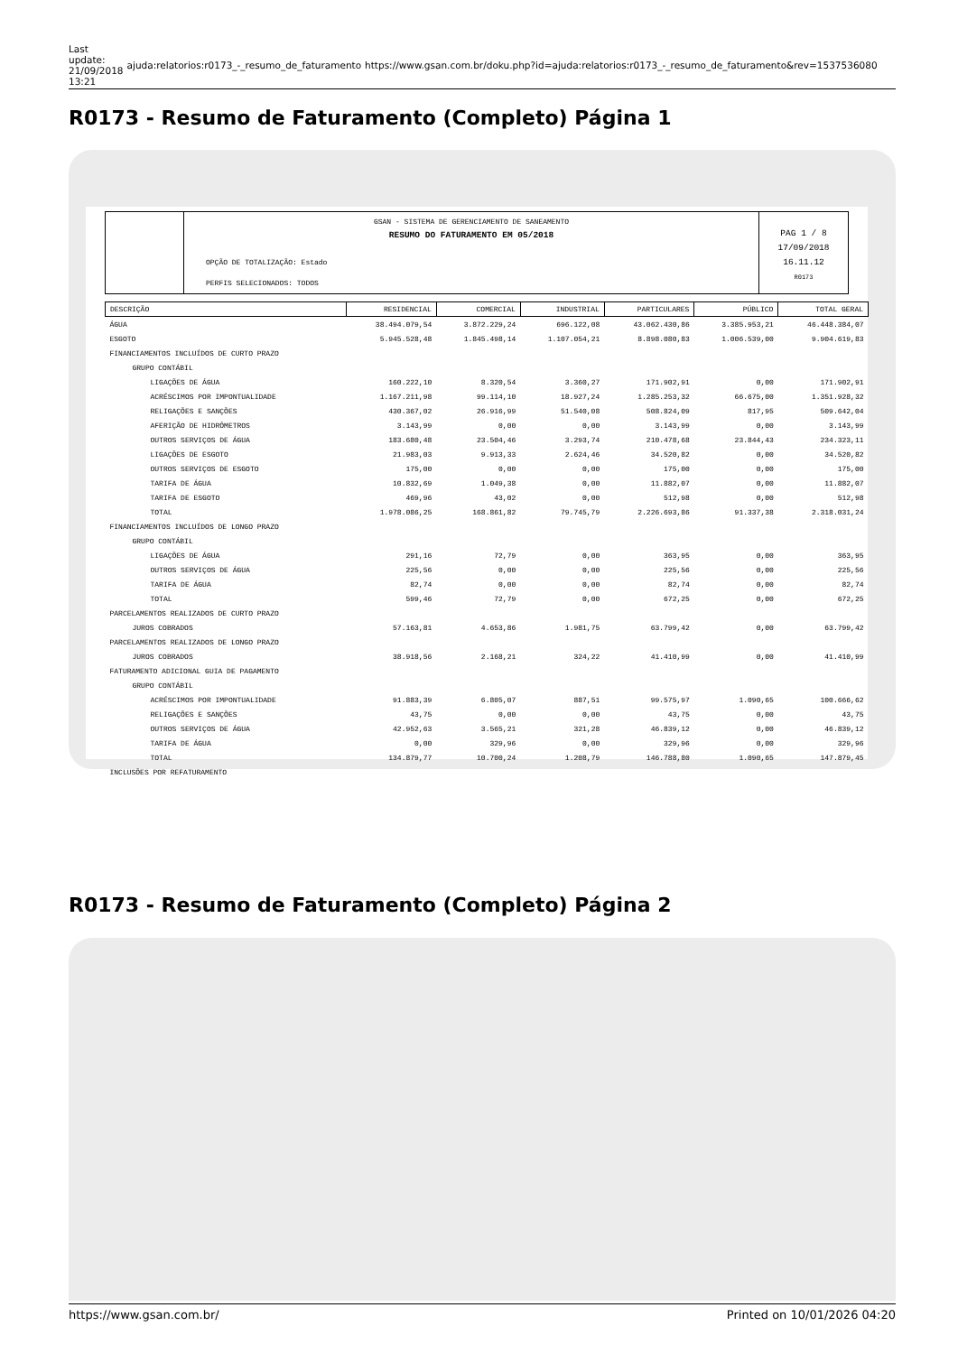Last
update:
21/09/2018
13:21
ajuda:relatorios:r0173_-_resumo_de_faturamento
https://www.gsan.com.br/doku.php?id=ajuda:relatorios:r0173_-_resumo_de_faturamento&rev=1537536080
R0173 - Resumo de Faturamento (Completo) Página 1
GSAN - SISTEMA DE GERENCIAMENTO DE SANEAMENTO
RESUMO DO FATURAMENTO EM 05/2018
OPÇÃO DE TOTALIZAÇÃO: Estado
PERFIS SELECIONADOS: TODOS
PAG 1 / 8
17/09/2018
16.11.12
R0173
| DESCRIÇÃO | RESIDENCIAL | COMERCIAL | INDUSTRIAL | PARTICULARES | PÚBLICO | TOTAL GERAL |
| --- | --- | --- | --- | --- | --- | --- |
| ÁGUA | 38.494.079,54 | 3.872.229,24 | 696.122,08 | 43.062.430,86 | 3.385.953,21 | 46.448.384,07 |
| ESGOTO | 5.945.528,48 | 1.845.498,14 | 1.107.054,21 | 8.898.080,83 | 1.006.539,00 | 9.904.619,83 |
| FINANCIAMENTOS INCLUÍDOS DE CURTO PRAZO | | | | | | |
| GRUPO CONTÁBIL | | | | | | |
| LIGAÇÕES DE ÁGUA | 160.222,10 | 8.320,54 | 3.360,27 | 171.902,91 | 0,00 | 171.902,91 |
| ACRÉSCIMOS POR IMPONTUALIDADE | 1.167.211,98 | 99.114,10 | 18.927,24 | 1.285.253,32 | 66.675,00 | 1.351.928,32 |
| RELIGAÇÕES E SANÇÕES | 430.367,02 | 26.916,99 | 51.540,08 | 508.824,09 | 817,95 | 509.642,04 |
| AFERIÇÃO DE HIDRÔMETROS | 3.143,99 | 0,00 | 0,00 | 3.143,99 | 0,00 | 3.143,99 |
| OUTROS SERVIÇOS DE ÁGUA | 183.680,48 | 23.504,46 | 3.293,74 | 210.478,68 | 23.844,43 | 234.323,11 |
| LIGAÇÕES DE ESGOTO | 21.983,03 | 9.913,33 | 2.624,46 | 34.520,82 | 0,00 | 34.520,82 |
| OUTROS SERVIÇOS DE ESGOTO | 175,00 | 0,00 | 0,00 | 175,00 | 0,00 | 175,00 |
| TARIFA DE ÁGUA | 10.832,69 | 1.049,38 | 0,00 | 11.882,07 | 0,00 | 11.882,07 |
| TARIFA DE ESGOTO | 469,96 | 43,02 | 0,00 | 512,98 | 0,00 | 512,98 |
| TOTAL | 1.978.086,25 | 168.861,82 | 79.745,79 | 2.226.693,86 | 91.337,38 | 2.318.031,24 |
| FINANCIAMENTOS INCLUÍDOS DE LONGO PRAZO | | | | | | |
| GRUPO CONTÁBIL | | | | | | |
| LIGAÇÕES DE ÁGUA | 291,16 | 72,79 | 0,00 | 363,95 | 0,00 | 363,95 |
| OUTROS SERVIÇOS DE ÁGUA | 225,56 | 0,00 | 0,00 | 225,56 | 0,00 | 225,56 |
| TARIFA DE ÁGUA | 82,74 | 0,00 | 0,00 | 82,74 | 0,00 | 82,74 |
| TOTAL | 599,46 | 72,79 | 0,00 | 672,25 | 0,00 | 672,25 |
| PARCELAMENTOS REALIZADOS DE CURTO PRAZO | | | | | | |
| JUROS COBRADOS | 57.163,81 | 4.653,86 | 1.981,75 | 63.799,42 | 0,00 | 63.799,42 |
| PARCELAMENTOS REALIZADOS DE LONGO PRAZO | | | | | | |
| JUROS COBRADOS | 38.918,56 | 2.168,21 | 324,22 | 41.410,99 | 0,00 | 41.410,99 |
| FATURAMENTO ADICIONAL GUIA DE PAGAMENTO | | | | | | |
| GRUPO CONTÁBIL | | | | | | |
| ACRÉSCIMOS POR IMPONTUALIDADE | 91.883,39 | 6.805,07 | 887,51 | 99.575,97 | 1.090,65 | 100.666,62 |
| RELIGAÇÕES E SANÇÕES | 43,75 | 0,00 | 0,00 | 43,75 | 0,00 | 43,75 |
| OUTROS SERVIÇOS DE ÁGUA | 42.952,63 | 3.565,21 | 321,28 | 46.839,12 | 0,00 | 46.839,12 |
| TARIFA DE ÁGUA | 0,00 | 329,96 | 0,00 | 329,96 | 0,00 | 329,96 |
| TOTAL | 134.879,77 | 10.700,24 | 1.208,79 | 146.788,80 | 1.090,65 | 147.879,45 |
| INCLUSÕES POR REFATURAMENTO | | | | | | |
R0173 - Resumo de Faturamento (Completo) Página 2
https://www.gsan.com.br/ Printed on 10/01/2026 04:20